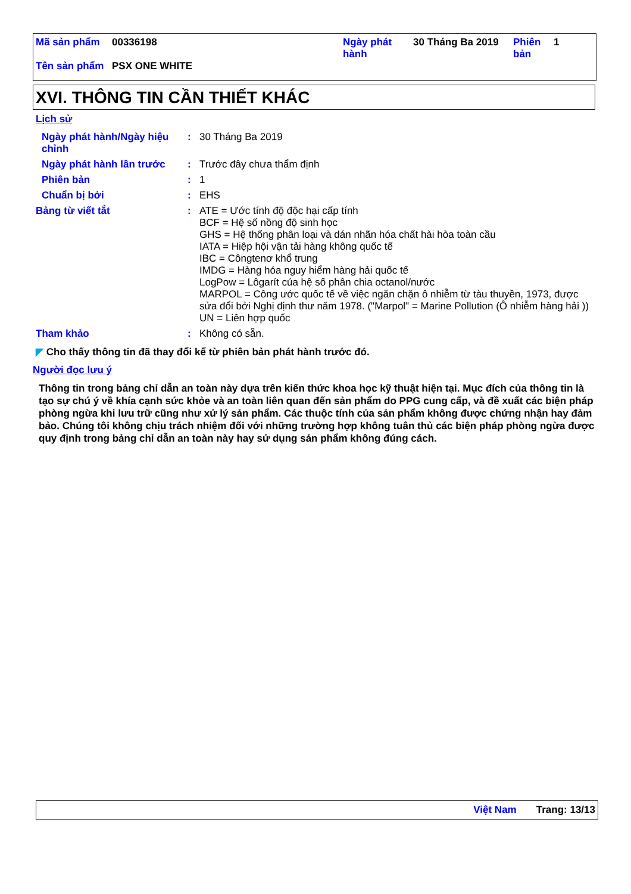| Mã sản phẩm | 00336198 | Ngày phát hành | 30 Tháng Ba 2019 | Phiên bản | 1 |
| Tên sản phẩm | PSX ONE WHITE | | | | |
XVI. THÔNG TIN CẦN THIẾT KHÁC
Lịch sử
Ngày phát hành/Ngày hiệu chỉnh
:
30 Tháng Ba 2019
Ngày phát hành lần trước :
Trước đây chưa thẩm định
Phiên bản :
1
Chuẩn bị bởi :
EHS
Bảng từ viết tắt :
ATE = Ước tính độ độc hại cấp tính
BCF = Hệ số nồng độ sinh học
GHS = Hệ thống phân loại và dán nhãn hóa chất hài hòa toàn cầu
IATA = Hiệp hội vận tải hàng không quốc tế
IBC = Côngtenơ khổ trung
IMDG = Hàng hóa nguy hiểm hàng hải quốc tế
LogPow = Lôgarít của hệ số phân chia octanol/nước
MARPOL = Công ước quốc tế về việc ngăn chặn ô nhiễm từ tàu thuyền, 1973, được sửa đổi bởi Nghị định thư năm 1978. ("Marpol" = Marine Pollution (Ô nhiễm hàng hải ))
UN = Liên hợp quốc
Tham khảo :
Không có sẵn.
◤ Cho thấy thông tin đã thay đổi kể từ phiên bản phát hành trước đó.
Người đọc lưu ý
Thông tin trong bảng chỉ dẫn an toàn này dựa trên kiến thức khoa học kỹ thuật hiện tại. Mục đích của thông tin là tạo sự chú ý về khía cạnh sức khỏe và an toàn liên quan đến sản phẩm do PPG cung cấp, và đề xuất các biện pháp phòng ngừa khi lưu trữ cũng như xử lý sản phẩm. Các thuộc tính của sản phẩm không được chứng nhận hay đảm bảo. Chúng tôi không chịu trách nhiệm đối với những trường hợp không tuân thủ các biện pháp phòng ngừa được quy định trong bảng chỉ dẫn an toàn này hay sử dụng sản phẩm không đúng cách.
Việt Nam Trang: 13/13